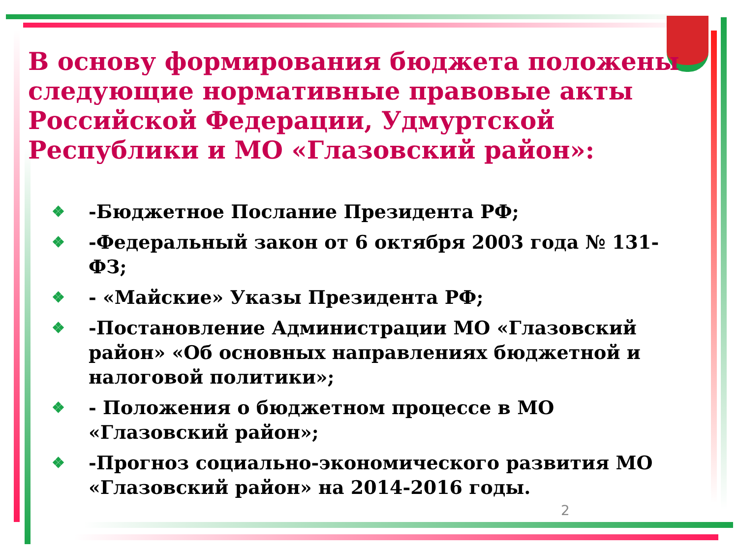В основу формирования бюджета положены следующие нормативные правовые акты Российской Федерации, Удмуртской Республики и МО «Глазовский район»:
❖ -Бюджетное Послание Президента РФ;
❖ -Федеральный закон от 6 октября 2003 года № 131-ФЗ;
❖ - «Майские» Указы Президента РФ;
❖ -Постановление Администрации МО «Глазовский район» «Об основных направлениях бюджетной и налоговой политики»;
❖ - Положения о бюджетном процессе в МО «Глазовский район»;
❖ -Прогноз социально-экономического развития МО «Глазовский район» на 2014-2016 годы.
2